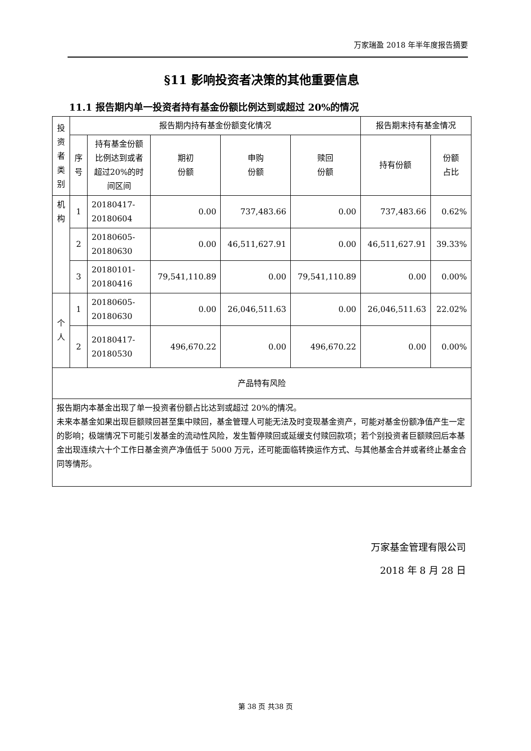万家瑞盈 2018 年半年度报告摘要
§11 影响投资者决策的其他重要信息
11.1 报告期内单一投资者持有基金份额比例达到或超过 20%的情况
| 投资者类别 | 报告期内持有基金份额变化情况 | | | | | 报告期末持有基金情况 | |
| | 序号 | 持有基金份额比例达到或者超过20%的时间区间 | 期初 份额 | 申购 份额 | 赎回 份额 | 持有份额 | 份额 占比 |
| 机构 | 1 | 20180417-20180604 | 0.00 | 737,483.66 | 0.00 | 737,483.66 | 0.62% |
| | 2 | 20180605-20180630 | 0.00 | 46,511,627.91 | 0.00 | 46,511,627.91 | 39.33% |
| | 3 | 20180101-20180416 | 79,541,110.89 | 0.00 | 79,541,110.89 | 0.00 | 0.00% |
| 个人 | 1 | 20180605-20180630 | 0.00 | 26,046,511.63 | 0.00 | 26,046,511.63 | 22.02% |
| | 2 | 20180417-20180530 | 496,670.22 | 0.00 | 496,670.22 | 0.00 | 0.00% |
| 产品特有风险 | | | | | | | |
| 报告期内本基金出现了单一投资者份额占比达到或超过 20%的情况。 未来本基金如果出现巨额赎回甚至集中赎回，基金管理人可能无法及时变现基金资产，可能对基金份额净值产生一定的影响；极端情况下可能引发基金的流动性风险，发生暂停赎回或延缓支付赎回款项；若个别投资者巨额赎回后本基金出现连续六十个工作日基金资产净值低于 5000 万元，还可能面临转换运作方式、与其他基金合并或者终止基金合同等情形。 | | | | | | | |
万家基金管理有限公司
2018 年 8 月 28 日
第 38 页 共38 页